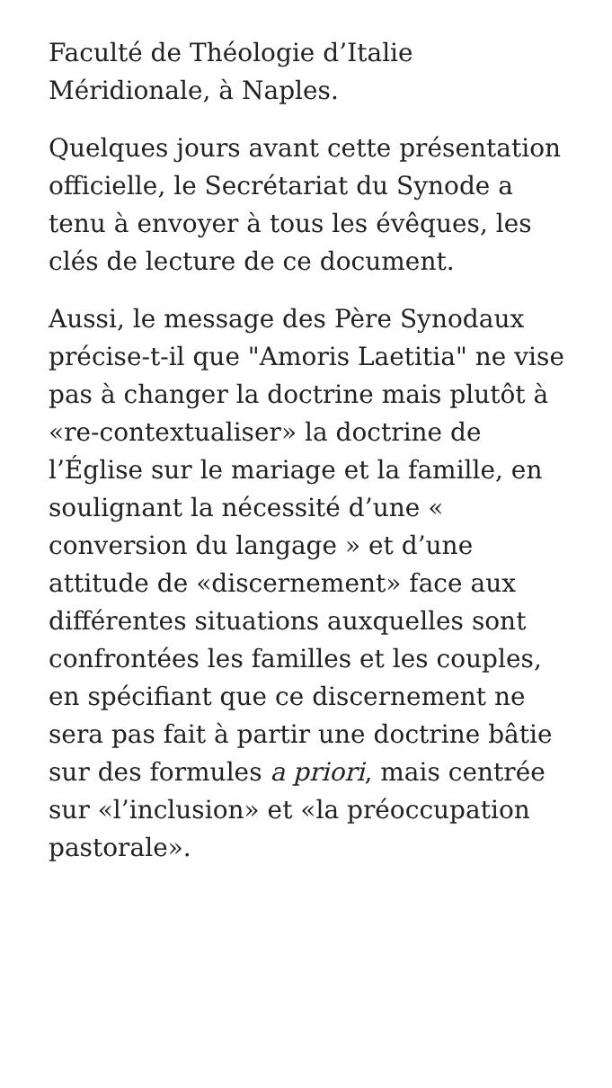Faculté de Théologie d’Italie Méridionale, à Naples.
Quelques jours avant cette présentation officielle, le Secrétariat du Synode a tenu à envoyer à tous les évêques, les clés de lecture de ce document.
Aussi, le message des Père Synodaux précise-t-il que "Amoris Laetitia" ne vise pas à changer la doctrine mais plutôt à «re-contextualiser» la doctrine de l’Église sur le mariage et la famille, en soulignant la nécessité d’une « conversion du langage » et d’une attitude de «discernement» face aux différentes situations auxquelles sont confrontées les familles et les couples, en spécifiant que ce discernement ne sera pas fait à partir une doctrine bâtie sur des formules a priori, mais centrée sur «l’inclusion» et «la préoccupation pastorale».